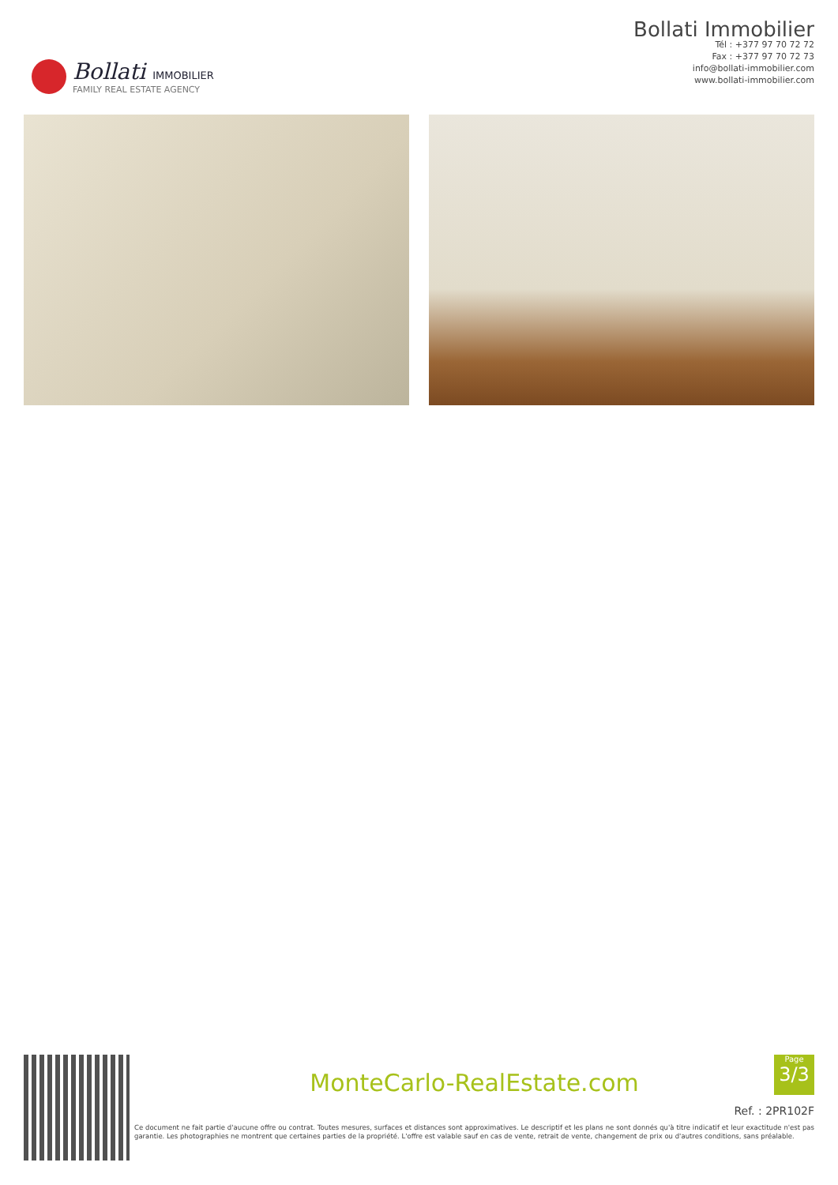Bollati IMMOBILIER
FAMILY REAL ESTATE AGENCY
Bollati Immobilier
Tél : +377 97 70 72 72
Fax : +377 97 70 72 73
info@bollati-immobilier.com
www.bollati-immobilier.com
MonteCarlo-RealEstate.com
Ref. : 2PR102F
Ce document ne fait partie d'aucune offre ou contrat. Toutes mesures, surfaces et distances sont approximatives. Le descriptif et les plans ne sont donnés qu'à titre indicatif et leur exactitude n'est pas garantie. Les photographies ne montrent que certaines parties de la propriété. L'offre est valable sauf en cas de vente, retrait de vente, changement de prix ou d'autres conditions, sans préalable.
Page
3/3